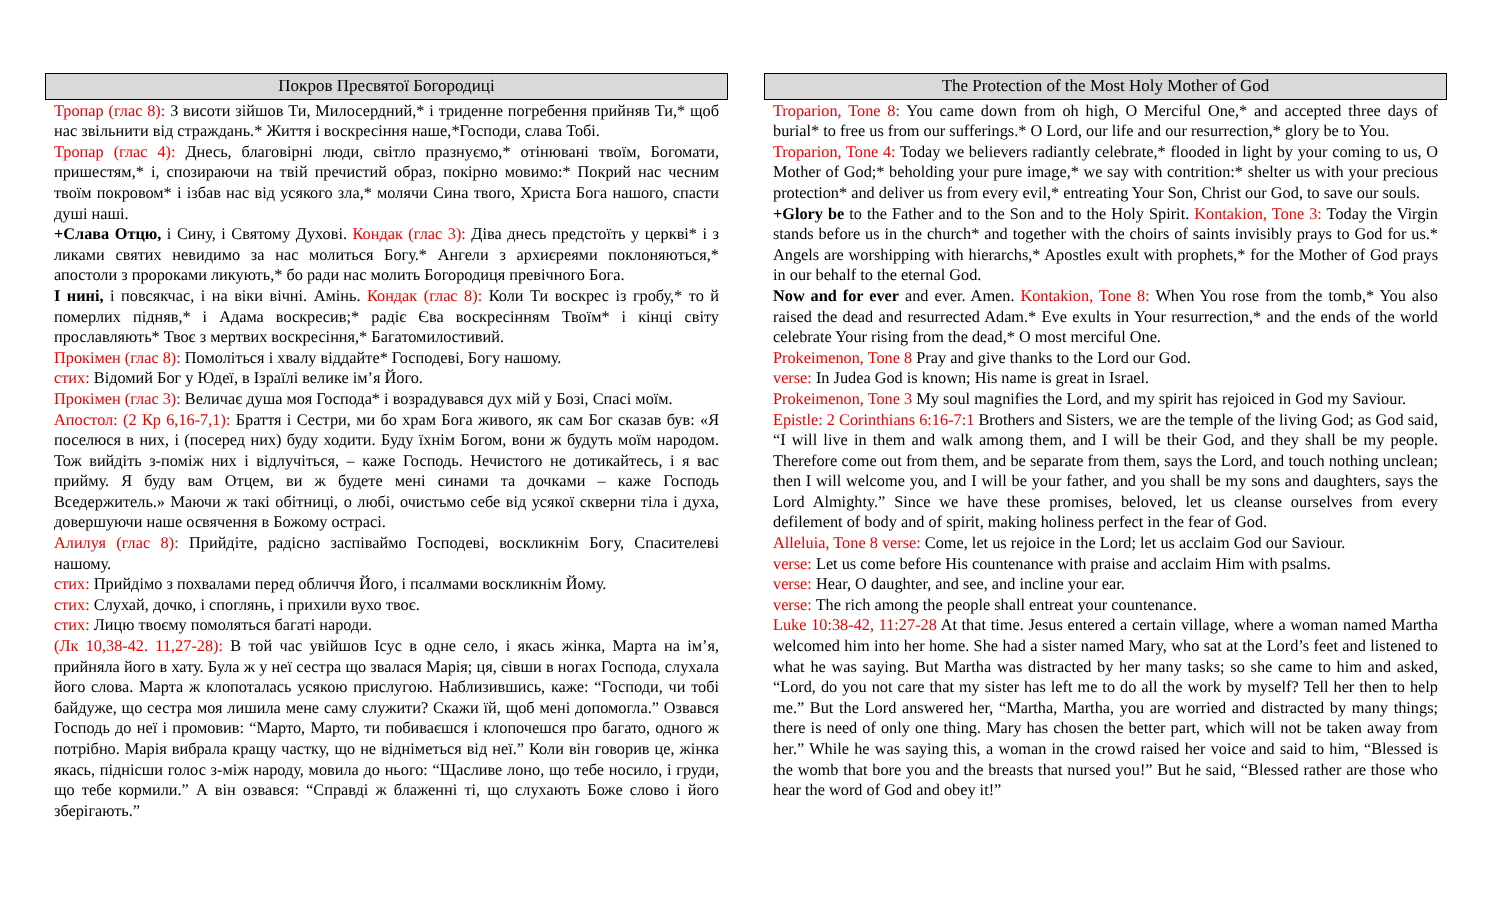Покров Пресвятої Богородиці
Тропар (глас 8): З висоти зійшов Ти, Милосердний,* і триденне погребення прийняв Ти,* щоб нас звільнити від страждань.* Життя і воскресіння наше,*Господи, слава Тобі.
Тропар (глас 4): Днесь, благовірні люди, світло празнуємо,* отінювані твоїм, Богомати, пришестям,* і, спозираючи на твій пречистий образ, покірно мовимо:* Покрий нас чесним твоїм покровом* і ізбав нас від усякого зла,* молячи Сина твого, Христа Бога нашого, спасти душі наші.
+Слава Отцю, і Сину, і Святому Духові. Кондак (глас 3): Діва днесь предстоїть у церкві* і з ликами святих невидимо за нас молиться Богу.* Ангели з архиєреями поклоняються,* апостоли з пророками ликують,* бо ради нас молить Богородиця превічного Бога.
І нині, і повсякчас, і на віки вічні. Амінь. Кондак (глас 8): Коли Ти воскрес із гробу,* то й померлих підняв,* і Адама воскресив;* радіє Єва воскресінням Твоїм* і кінці світу прославляють* Твоє з мертвих воскресіння,* Багатомилостивий.
Прокімен (глас 8): Помоліться і хвалу віддайте* Господеві, Богу нашому.
стих: Відомий Бог у Юдеї, в Ізраїлі велике ім’я Його.
Прокімен (глас 3): Величає душа моя Господа* і возрадувався дух мій у Бозі, Спасі моїм.
Апостол: (2 Кр 6,16-7,1): Браття і Сестри, ми бо храм Бога живого, як сам Бог сказав був: «Я поселюся в них, і (посеред них) буду ходити. Буду їхнім Богом, вони ж будуть моїм народом. Тож вийдіть з-поміж них і відлучіться, – каже Господь. Нечистого не дотикайтесь, і я вас прийму. Я буду вам Отцем, ви ж будете мені синами та дочками – каже Господь Вседержитель.» Маючи ж такі обітниці, о любі, очистьмо себе від усякої скверни тіла і духа, довершуючи наше освячення в Божому острасі.
Алилуя (глас 8): Прийдіте, радісно заспіваймо Господеві, воскликнім Богу, Спасителеві нашому.
стих: Прийдімо з похвалами перед обличчя Його, і псалмами воскликнім Йому.
стих: Слухай, дочко, і споглянь, і прихили вухо твоє.
стих: Лицю твоєму помоляться багаті народи.
(Лк 10,38-42. 11,27-28): В той час увійшов Ісус в одне село, і якась жінка, Марта на ім’я, прийняла його в хату. Була ж у неї сестра що звалася Марія; ця, сівши в ногах Господа, слухала його слова. Марта ж клопоталась усякою прислугою. Наблизившись, каже: “Господи, чи тобі байдуже, що сестра моя лишила мене саму служити? Скажи їй, щоб мені допомогла.” Озвався Господь до неї і промовив: “Марто, Марто, ти побиваєшся і клопочешся про багато, одного ж потрібно. Марія вибрала кращу частку, що не відніметься від неї.” Коли він говорив це, жінка якась, піднісши голос з-між народу, мовила до нього: “Щасливе лоно, що тебе носило, і груди, що тебе кормили.” А він озвався: “Справді ж блаженні ті, що слухають Боже слово і його зберігають.”
The Protection of the Most Holy Mother of God
Troparion, Tone 8: You came down from oh high, O Merciful One,* and accepted three days of burial* to free us from our sufferings.* O Lord, our life and our resurrection,* glory be to You.
Troparion, Tone 4: Today we believers radiantly celebrate,* flooded in light by your coming to us, O Mother of God;* beholding your pure image,* we say with contrition:* shelter us with your precious protection* and deliver us from every evil,* entreating Your Son, Christ our God, to save our souls.
+Glory be to the Father and to the Son and to the Holy Spirit. Kontakion, Tone 3: Today the Virgin stands before us in the church* and together with the choirs of saints invisibly prays to God for us.* Angels are worshipping with hierarchs,* Apostles exult with prophets,* for the Mother of God prays in our behalf to the eternal God.
Now and for ever and ever. Amen. Kontakion, Tone 8: When You rose from the tomb,* You also raised the dead and resurrected Adam.* Eve exults in Your resurrection,* and the ends of the world celebrate Your rising from the dead,* O most merciful One.
Prokeimenon, Tone 8 Pray and give thanks to the Lord our God.
verse: In Judea God is known; His name is great in Israel.
Prokeimenon, Tone 3 My soul magnifies the Lord, and my spirit has rejoiced in God my Saviour.
Epistle: 2 Corinthians 6:16-7:1 Brothers and Sisters, we are the temple of the living God; as God said, “I will live in them and walk among them, and I will be their God, and they shall be my people. Therefore come out from them, and be separate from them, says the Lord, and touch nothing unclean; then I will welcome you, and I will be your father, and you shall be my sons and daughters, says the Lord Almighty.” Since we have these promises, beloved, let us cleanse ourselves from every defilement of body and of spirit, making holiness perfect in the fear of God.
Alleluia, Tone 8 verse: Come, let us rejoice in the Lord; let us acclaim God our Saviour.
verse: Let us come before His countenance with praise and acclaim Him with psalms.
verse: Hear, O daughter, and see, and incline your ear.
verse: The rich among the people shall entreat your countenance.
Luke 10:38-42, 11:27-28 At that time. Jesus entered a certain village, where a woman named Martha welcomed him into her home. She had a sister named Mary, who sat at the Lord’s feet and listened to what he was saying. But Martha was distracted by her many tasks; so she came to him and asked, “Lord, do you not care that my sister has left me to do all the work by myself? Tell her then to help me.” But the Lord answered her, “Martha, Martha, you are worried and distracted by many things; there is need of only one thing. Mary has chosen the better part, which will not be taken away from her.” While he was saying this, a woman in the crowd raised her voice and said to him, “Blessed is the womb that bore you and the breasts that nursed you!” But he said, “Blessed rather are those who hear the word of God and obey it!”